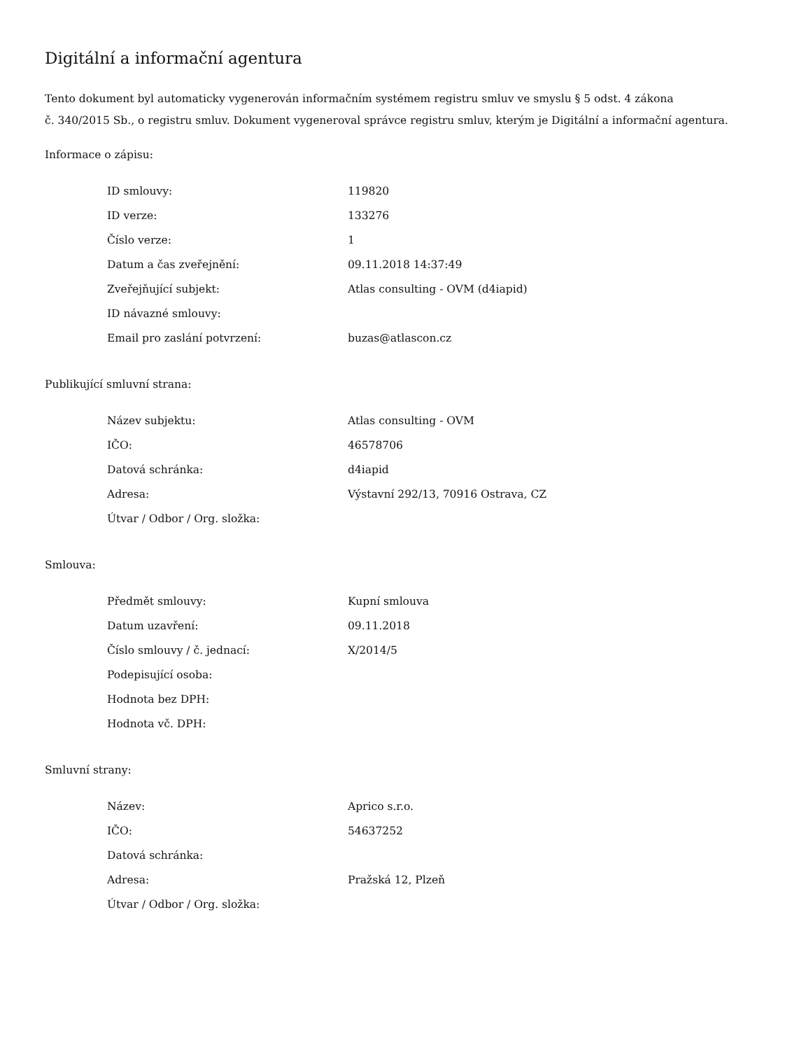Digitální a informační agentura
Tento dokument byl automaticky vygenerován informačním systémem registru smluv ve smyslu § 5 odst. 4 zákona
č. 340/2015 Sb., o registru smluv. Dokument vygeneroval správce registru smluv, kterým je Digitální a informační agentura.
Informace o zápisu:
| ID smlouvy: | 119820 |
| ID verze: | 133276 |
| Číslo verze: | 1 |
| Datum a čas zveřejnění: | 09.11.2018 14:37:49 |
| Zveřejňující subjekt: | Atlas consulting - OVM (d4iapid) |
| ID návazné smlouvy: | |
| Email pro zaslání potvrzení: | buzas@atlascon.cz |
Publikující smluvní strana:
| Název subjektu: | Atlas consulting - OVM |
| IČO: | 46578706 |
| Datová schránka: | d4iapid |
| Adresa: | Výstavní 292/13, 70916 Ostrava, CZ |
| Útvar / Odbor / Org. složka: | |
Smlouva:
| Předmět smlouvy: | Kupní smlouva |
| Datum uzavření: | 09.11.2018 |
| Číslo smlouvy / č. jednací: | X/2014/5 |
| Podepisující osoba: | |
| Hodnota bez DPH: | |
| Hodnota vč. DPH: | |
Smluvní strany:
| Název: | Aprico s.r.o. |
| IČO: | 54637252 |
| Datová schránka: | |
| Adresa: | Pražská 12, Plzeň |
| Útvar / Odbor / Org. složka: | |